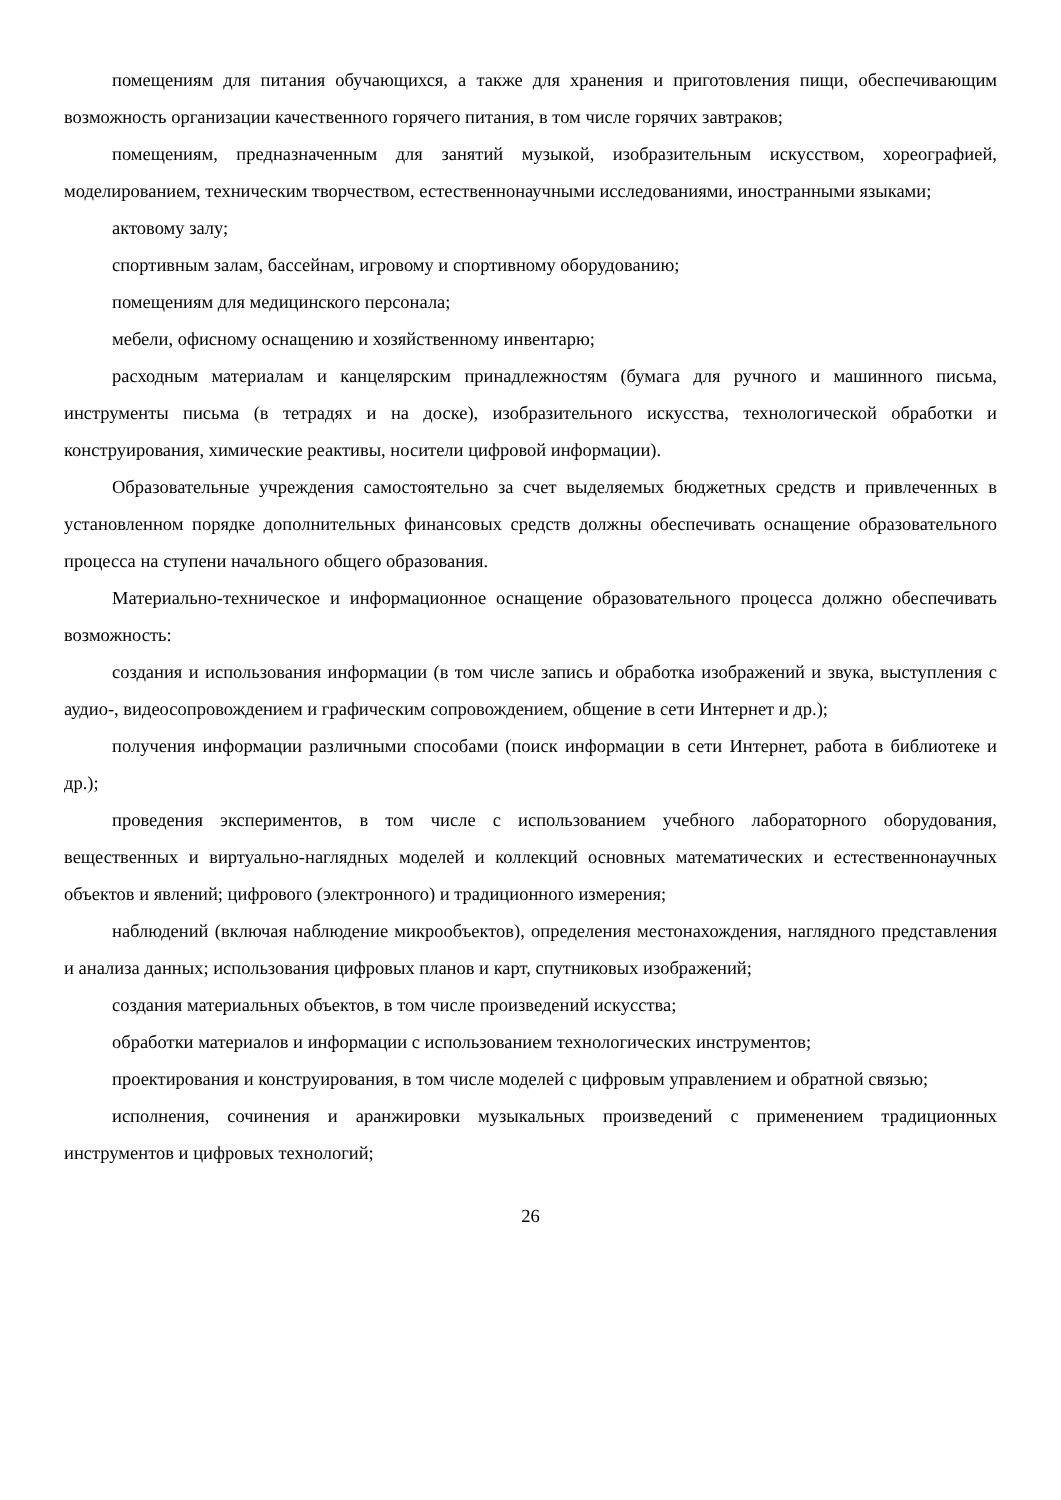помещениям для питания обучающихся, а также для хранения и приготовления пищи, обеспечивающим возможность организации качественного горячего питания, в том числе горячих завтраков;
помещениям, предназначенным для занятий музыкой, изобразительным искусством, хореографией, моделированием, техническим творчеством, естественнонаучными исследованиями, иностранными языками;
актовому залу;
спортивным залам, бассейнам, игровому и спортивному оборудованию;
помещениям для медицинского персонала;
мебели, офисному оснащению и хозяйственному инвентарю;
расходным материалам и канцелярским принадлежностям (бумага для ручного и машинного письма, инструменты письма (в тетрадях и на доске), изобразительного искусства, технологической обработки и конструирования, химические реактивы, носители цифровой информации).
Образовательные учреждения самостоятельно за счет выделяемых бюджетных средств и привлеченных в установленном порядке дополнительных финансовых средств должны обеспечивать оснащение образовательного процесса на ступени начального общего образования.
Материально-техническое и информационное оснащение образовательного процесса должно обеспечивать возможность:
создания и использования информации (в том числе запись и обработка изображений и звука, выступления с аудио-, видеосопровождением и графическим сопровождением, общение в сети Интернет и др.);
получения информации различными способами (поиск информации в сети Интернет, работа в библиотеке и др.);
проведения экспериментов, в том числе с использованием учебного лабораторного оборудования, вещественных и виртуально-наглядных моделей и коллекций основных математических и естественнонаучных объектов и явлений; цифрового (электронного) и традиционного измерения;
наблюдений (включая наблюдение микрообъектов), определения местонахождения, наглядного представления и анализа данных; использования цифровых планов и карт, спутниковых изображений;
создания материальных объектов, в том числе произведений искусства;
обработки материалов и информации с использованием технологических инструментов;
проектирования и конструирования, в том числе моделей с цифровым управлением и обратной связью;
исполнения, сочинения и аранжировки музыкальных произведений с применением традиционных инструментов и цифровых технологий;
26